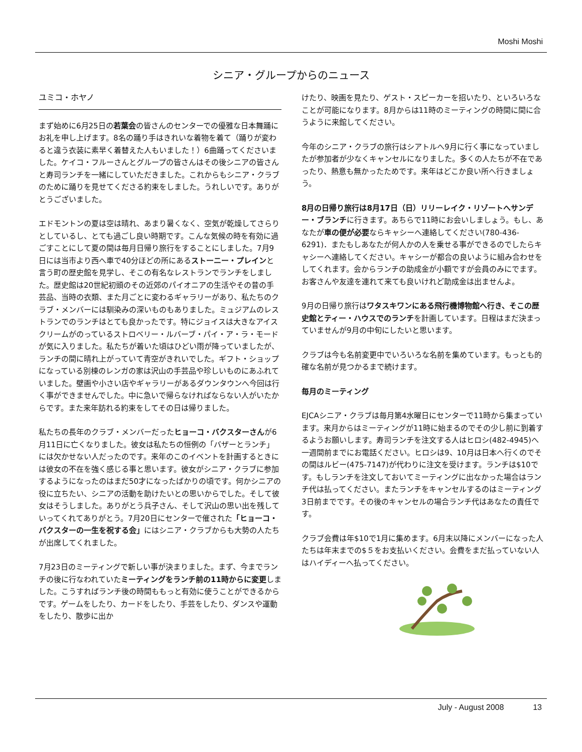Moshi Moshi
シニア・グループからのニュース
ユミコ・ホヤノ
まず始めに6月25日の若葉会の皆さんのセンターでの優雅な日本舞踊にお礼を申し上げます。8名の踊り手はきれいな着物を着て（踊りが変わると違う衣装に素早く着替えた人もいました！）6曲踊ってくださいました。ケイコ・フルーさんとグループの皆さんはその後シニアの皆さんと寿司ランチを一緒にしていただきました。これからもシニア・クラブのために踊りを見せてくださる約束をしました。うれしいです。ありがとうございました。
エドモントンの夏は空は晴れ、あまり暑くなく、空気が乾燥してさらりとしているし、とても過ごし良い時期です。こんな気候の時を有効に過ごすことにして夏の間は毎月日帰り旅行をすることにしました。7月9日には当市より西へ車で40分ほどの所にあるストーニー・プレインと言う町の歴史館を見学し、そこの有名なレストランでランチをしました。歴史館は20世紀初頭のその近郊のパイオニアの生活やその昔の手芸品、当時の衣類、また月ごとに変わるギャラリーがあり、私たちのクラブ・メンバーには馴染みの深いものもありました。ミュジアムのレストランでのランチはとても良かったです。特にジョイスは大きなアイスクリームがのっているストロベリー・ルバーブ・パイ・ア・ラ・モードが気に入りました。私たちが着いた頃はひどい雨が降っていましたが、ランチの間に晴れ上がっていて青空がきれいでした。ギフト・ショップになっている別棟のレンガの家は沢山の手芸品や珍しいものにあふれていました。壁画や小さい店やギャラリーがあるダウンタウンへ今回は行く事ができませんでした。中に急いで帰らなければならない人がいたからです。また来年訪れる約束をしてその日は帰りました。
私たちの長年のクラブ・メンバーだったヒョーコ・バクスターさんが6月11日に亡くなりました。彼女は私たちの恒例の「バザーとランチ」には欠かせない人だったのです。来年のこのイベントを計画するときには彼女の不在を強く感じる事と思います。彼女がシニア・クラブに参加するようになったのはまだ50才になったばかりの頃です。何かシニアの役に立ちたい、シニアの活動を助けたいとの思いからでした。そして彼女はそうしました。ありがとう兵子さん、そして沢山の思い出を残していってくれてありがとう。7月20日にセンターで催された「ヒョーコ・バクスターの一生を祝する会」にはシニア・クラブからも大勢の人たちが出席してくれました。
7月23日のミーティングで新しい事が決まりました。まず、今までランチの後に行なわれていたミーティングをランチ前の11時からに変更しました。こうすればランチ後の時間ももっと有効に使うことができるからです。ゲームをしたり、カードをしたり、手芸をしたり、ダンスや運動をしたり、散歩に出か
けたり、映画を見たり、ゲスト・スピーカーを招いたり、といろいろなことが可能になります。8月からは11時のミーティングの時間に間に合うように来館してください。
今年のシニア・クラブの旅行はシアトルへ9月に行く事になっていましたが参加者が少なくキャンセルになりました。多くの人たちが不在であったり、熱意も無かったためです。来年はどこか良い所へ行きましょう。
8月の日帰り旅行は8月17日（日）リリーレイク・リゾートへサンデー・ブランチに行きます。あちらで11時にお会いしましょう。もし、あなたが車の便が必要ならキャシーへ連絡してください(780-436-6291)．またもしあなたが何人かの人を乗せる事ができるのでしたらキャシーへ連絡してください。キャシーが都合の良いように組み合わせをしてくれます。会からランチの助成金が小額ですが会員のみにでます。お客さんや友達を連れて来ても良いけれど助成金は出ませんよ。
9月の日帰り旅行はワタスキワンにある飛行機博物館へ行き、そこの歴史館とティー・ハウスでのランチを計画しています。日程はまだ決まっていませんが9月の中旬にしたいと思います。
クラブは今も名前変更中でいろいろな名前を集めています。もっとも的確な名前が見つかるまで続けます。
毎月のミーティング
EJCAシニア・クラブは毎月第4水曜日にセンターで11時から集まっています。来月からはミーティングが11時に始まるのでその少し前に到着するようお願いします。寿司ランチを注文する人はヒロシ(482-4945)へ一週間前までにお電話ください。ヒロシは9、10月は日本へ行くのでその間はルビー(475-7147)が代わりに注文を受けます。ランチは$10です。もしランチを注文しておいてミーティングに出なかった場合はランチ代は払ってください。またランチをキャンセルするのはミーティング3日前までです。その後のキャンセルの場合ランチ代はあなたの責任です。
クラブ会費は年$10で1月に集めます。6月末以降にメンバーになった人たちは年末までの$５をお支払いください。会費をまだ払っていない人はハイディーへ払ってください。
July - August 2008 13